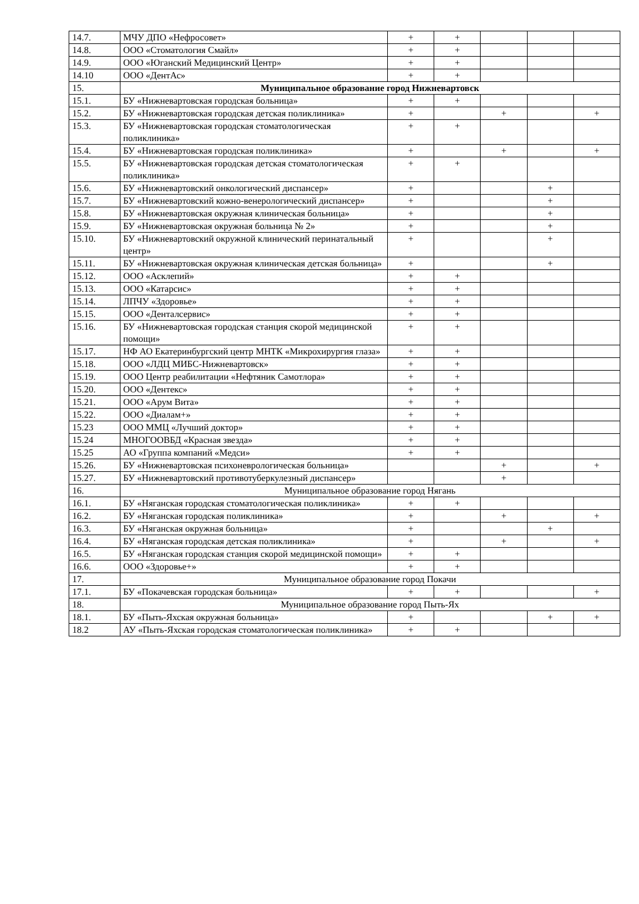| 14.7. | МЧУ ДПО «Нефросовет» | + | + | | | |
| 14.8. | ООО «Стоматология Смайл» | + | + | | | |
| 14.9. | ООО «Юганский Медицинский Центр» | + | + | | | |
| 14.10 | ООО «ДентАс» | + | + | | | |
| 15. | Муниципальное образование город Нижневартовск | | | | | |
| 15.1. | БУ «Нижневартовская городская больница» | + | + | | | |
| 15.2. | БУ «Нижневартовская городская детская поликлиника» | + | | + | | + |
| 15.3. | БУ «Нижневартовская городская стоматологическая поликлиника» | + | + | | | |
| 15.4. | БУ «Нижневартовская городская поликлиника» | + | | + | | + |
| 15.5. | БУ «Нижневартовская городская детская стоматологическая поликлиника» | + | + | | | |
| 15.6. | БУ «Нижневартовский онкологический диспансер» | + | | | + | |
| 15.7. | БУ «Нижневартовский кожно-венерологический диспансер» | + | | | + | |
| 15.8. | БУ «Нижневартовская окружная клиническая больница» | + | | | + | |
| 15.9. | БУ «Нижневартовская окружная больница № 2» | + | | | + | |
| 15.10. | БУ «Нижневартовский окружной клинический перинатальный центр» | + | | | + | |
| 15.11. | БУ «Нижневартовская окружная клиническая детская больница» | + | | | + | |
| 15.12. | ООО «Асклепий» | + | + | | | |
| 15.13. | ООО «Катарсис» | + | + | | | |
| 15.14. | ЛПЧУ «Здоровье» | + | + | | | |
| 15.15. | ООО «Денталсервис» | + | + | | | |
| 15.16. | БУ «Нижневартовская городская станция скорой медицинской помощи» | + | + | | | |
| 15.17. | НФ АО Екатеринбургский центр МНТК «Микрохирургия глаза» | + | + | | | |
| 15.18. | ООО «ЛДЦ МИБС-Нижневартовск» | + | + | | | |
| 15.19. | ООО Центр реабилитации «Нефтяник Самотлора» | + | + | | | |
| 15.20. | ООО «Дентекс» | + | + | | | |
| 15.21. | ООО «Арум Вита» | + | + | | | |
| 15.22. | ООО «Диалам+» | + | + | | | |
| 15.23 | ООО ММЦ «Лучший доктор» | + | + | | | |
| 15.24 | МНОГООВБД «Красная звезда» | + | + | | | |
| 15.25 | АО «Группа компаний «Медси» | + | + | | | |
| 15.26. | БУ «Нижневартовская психоневрологическая больница» | | | + | | + |
| 15.27. | БУ «Нижневартовский противотуберкулезный диспансер» | | | + | | |
| 16. | Муниципальное образование город Нягань | | | | | |
| 16.1. | БУ «Няганская городская стоматологическая поликлиника» | + | + | | | |
| 16.2. | БУ «Няганская городская поликлиника» | + | | + | | + |
| 16.3. | БУ «Няганская окружная больница» | + | | | + | |
| 16.4. | БУ «Няганская городская детская поликлиника» | + | | + | | + |
| 16.5. | БУ «Няганская городская станция скорой медицинской помощи» | + | + | | | |
| 16.6. | ООО «Здоровье+» | + | + | | | |
| 17. | Муниципальное образование город Покачи | | | | | |
| 17.1. | БУ «Покачевская городская больница» | + | + | | | + |
| 18. | Муниципальное образование город Пыть-Ях | | | | | |
| 18.1. | БУ «Пыть-Яхская окружная больница» | + | | | + | + |
| 18.2 | АУ «Пыть-Яхская городская стоматологическая поликлиника» | + | + | | | |